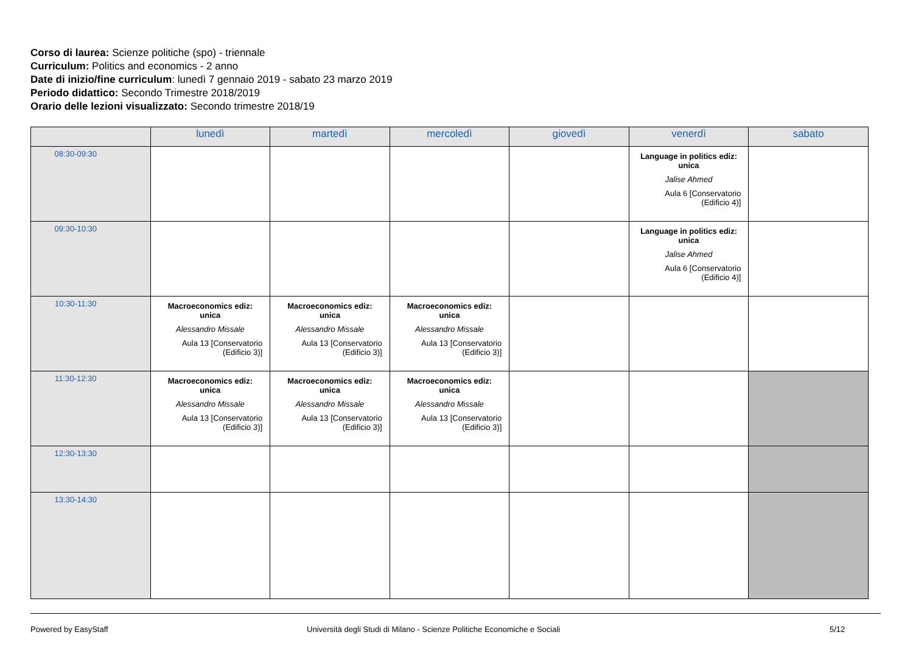Corso di laurea: Scienze politiche (spo) - triennale
Curriculum: Politics and economics - 2 anno
Date di inizio/fine curriculum: lunedì 7 gennaio 2019 - sabato 23 marzo 2019
Periodo didattico: Secondo Trimestre 2018/2019
Orario delle lezioni visualizzato: Secondo trimestre 2018/19
| | lunedì | martedì | mercoledì | giovedì | venerdì | sabato |
| --- | --- | --- | --- | --- | --- | --- |
| 08:30-09:30 | | | | | Language in politics ediz: unica Jalise Ahmed Aula 6 [Conservatorio (Edificio 4)] | |
| 09:30-10:30 | | | | | Language in politics ediz: unica Jalise Ahmed Aula 6 [Conservatorio (Edificio 4)] | |
| 10:30-11:30 | Macroeconomics ediz: unica Alessandro Missale Aula 13 [Conservatorio (Edificio 3)] | Macroeconomics ediz: unica Alessandro Missale Aula 13 [Conservatorio (Edificio 3)] | Macroeconomics ediz: unica Alessandro Missale Aula 13 [Conservatorio (Edificio 3)] | | | |
| 11:30-12:30 | Macroeconomics ediz: unica Alessandro Missale Aula 13 [Conservatorio (Edificio 3)] | Macroeconomics ediz: unica Alessandro Missale Aula 13 [Conservatorio (Edificio 3)] | Macroeconomics ediz: unica Alessandro Missale Aula 13 [Conservatorio (Edificio 3)] | | | |
| 12:30-13:30 | | | | | | |
| 13:30-14:30 | | | | | | |
Powered by EasyStaff
Università degli Studi di Milano - Scienze Politiche Economiche e Sociali
5/12